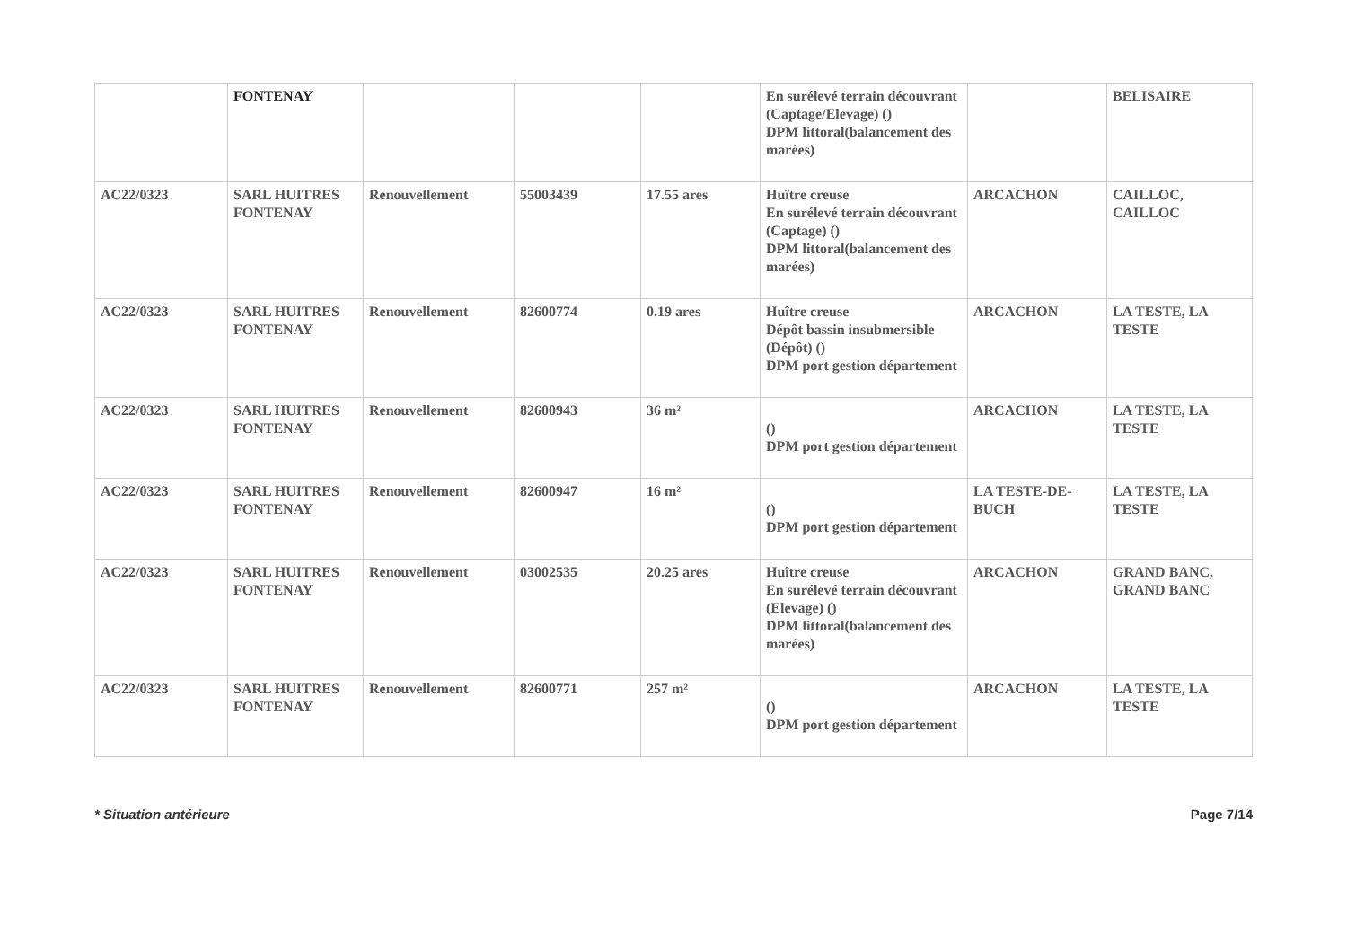| | FONTENAY | | | | En surélevé terrain découvrant (Captage/Elevage) () DPM littoral(balancement des marées) | | BELISAIRE |
| AC22/0323 | SARL HUITRES FONTENAY | Renouvellement | 55003439 | 17.55 ares | Huître creuse En surélevé terrain découvrant (Captage) () DPM littoral(balancement des marées) | ARCACHON | CAILLOC, CAILLOC |
| AC22/0323 | SARL HUITRES FONTENAY | Renouvellement | 82600774 | 0.19 ares | Huître creuse Dépôt bassin insubmersible (Dépôt) () DPM port gestion département | ARCACHON | LA TESTE, LA TESTE |
| AC22/0323 | SARL HUITRES FONTENAY | Renouvellement | 82600943 | 36 m² | () DPM port gestion département | ARCACHON | LA TESTE, LA TESTE |
| AC22/0323 | SARL HUITRES FONTENAY | Renouvellement | 82600947 | 16 m² | () DPM port gestion département | LA TESTE-DE-BUCH | LA TESTE, LA TESTE |
| AC22/0323 | SARL HUITRES FONTENAY | Renouvellement | 03002535 | 20.25 ares | Huître creuse En surélevé terrain découvrant (Elevage) () DPM littoral(balancement des marées) | ARCACHON | GRAND BANC, GRAND BANC |
| AC22/0323 | SARL HUITRES FONTENAY | Renouvellement | 82600771 | 257 m² | () DPM port gestion département | ARCACHON | LA TESTE, LA TESTE |
* Situation antérieure Page 7/14